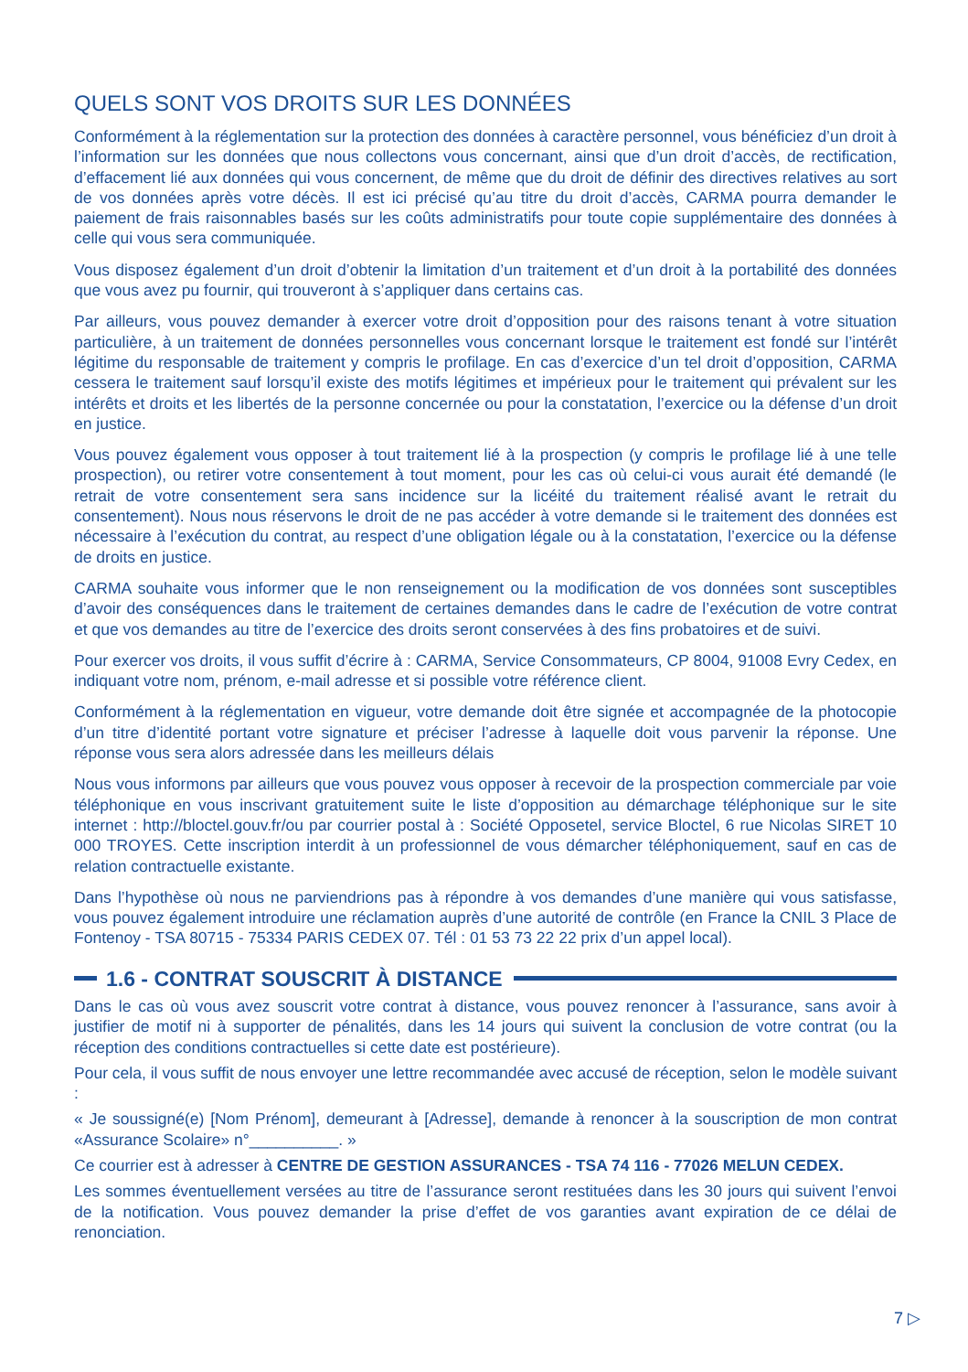QUELS SONT VOS DROITS SUR LES DONNÉES
Conformément à la réglementation sur la protection des données à caractère personnel, vous bénéficiez d’un droit à l’information sur les données que nous collectons vous concernant, ainsi que d’un droit d’accès, de rectification, d’effacement lié aux données qui vous concernent, de même que du droit de définir des directives relatives au sort de vos données après votre décès. Il est ici précisé qu’au titre du droit d’accès, CARMA pourra demander le paiement de frais raisonnables basés sur les coûts administratifs pour toute copie supplémentaire des données à celle qui vous sera communiquée.
Vous disposez également d’un droit d’obtenir la limitation d’un traitement et d’un droit à la portabilité des données que vous avez pu fournir, qui trouveront à s’appliquer dans certains cas.
Par ailleurs, vous pouvez demander à exercer votre droit d’opposition pour des raisons tenant à votre situation particulière, à un traitement de données personnelles vous concernant lorsque le traitement est fondé sur l’intérêt légitime du responsable de traitement y compris le profilage. En cas d’exercice d’un tel droit d’opposition, CARMA cessera le traitement sauf lorsqu’il existe des motifs légitimes et impérieux pour le traitement qui prévalent sur les intérêts et droits et les libertés de la personne concernée ou pour la constatation, l’exercice ou la défense d’un droit en justice.
Vous pouvez également vous opposer à tout traitement lié à la prospection (y compris le profilage lié à une telle prospection), ou retirer votre consentement à tout moment, pour les cas où celui-ci vous aurait été demandé (le retrait de votre consentement sera sans incidence sur la licéité du traitement réalisé avant le retrait du consentement). Nous nous réservons le droit de ne pas accéder à votre demande si le traitement des données est nécessaire à l’exécution du contrat, au respect d’une obligation légale ou à la constatation, l’exercice ou la défense de droits en justice.
CARMA souhaite vous informer que le non renseignement ou la modification de vos données sont susceptibles d’avoir des conséquences dans le traitement de certaines demandes dans le cadre de l’exécution de votre contrat et que vos demandes au titre de l’exercice des droits seront conservées à des fins probatoires et de suivi.
Pour exercer vos droits, il vous suffit d’écrire à : CARMA, Service Consommateurs, CP 8004, 91008 Evry Cedex, en indiquant votre nom, prénom, e-mail adresse et si possible votre référence client.
Conformément à la réglementation en vigueur, votre demande doit être signée et accompagnée de la photocopie d’un titre d’identité portant votre signature et préciser l’adresse à laquelle doit vous parvenir la réponse. Une réponse vous sera alors adressée dans les meilleurs délais
Nous vous informons par ailleurs que vous pouvez vous opposer à recevoir de la prospection commerciale par voie téléphonique en vous inscrivant gratuitement suite le liste d’opposition au démarchage téléphonique sur le site internet : http://bloctel.gouv.fr/ou par courrier postal à : Société Opposetel, service Bloctel, 6 rue Nicolas SIRET 10 000 TROYES. Cette inscription interdit à un professionnel de vous démarcher téléphoniquement, sauf en cas de relation contractuelle existante.
Dans l’hypothèse où nous ne parviendrions pas à répondre à vos demandes d’une manière qui vous satisfasse, vous pouvez également introduire une réclamation auprès d’une autorité de contrôle (en France la CNIL 3 Place de Fontenoy - TSA 80715 - 75334 PARIS CEDEX 07. Tél : 01 53 73 22 22 prix d’un appel local).
1.6 - CONTRAT SOUSCRIT À DISTANCE
Dans le cas où vous avez souscrit votre contrat à distance, vous pouvez renoncer à l’assurance, sans avoir à justifier de motif ni à supporter de pénalités, dans les 14 jours qui suivent la conclusion de votre contrat (ou la réception des conditions contractuelles si cette date est postérieure).
Pour cela, il vous suffit de nous envoyer une lettre recommandée avec accusé de réception, selon le modèle suivant :
« Je soussigné(e) [Nom Prénom], demeurant à [Adresse], demande à renoncer à la souscription de mon contrat «Assurance Scolaire» n°__________. »
Ce courrier est à adresser à CENTRE DE GESTION ASSURANCES - TSA 74 116 - 77026 MELUN CEDEX.
Les sommes éventuellement versées au titre de l’assurance seront restituées dans les 30 jours qui suivent l’envoi de la notification. Vous pouvez demander la prise d’effet de vos garanties avant expiration de ce délai de renonciation.
7 ▷